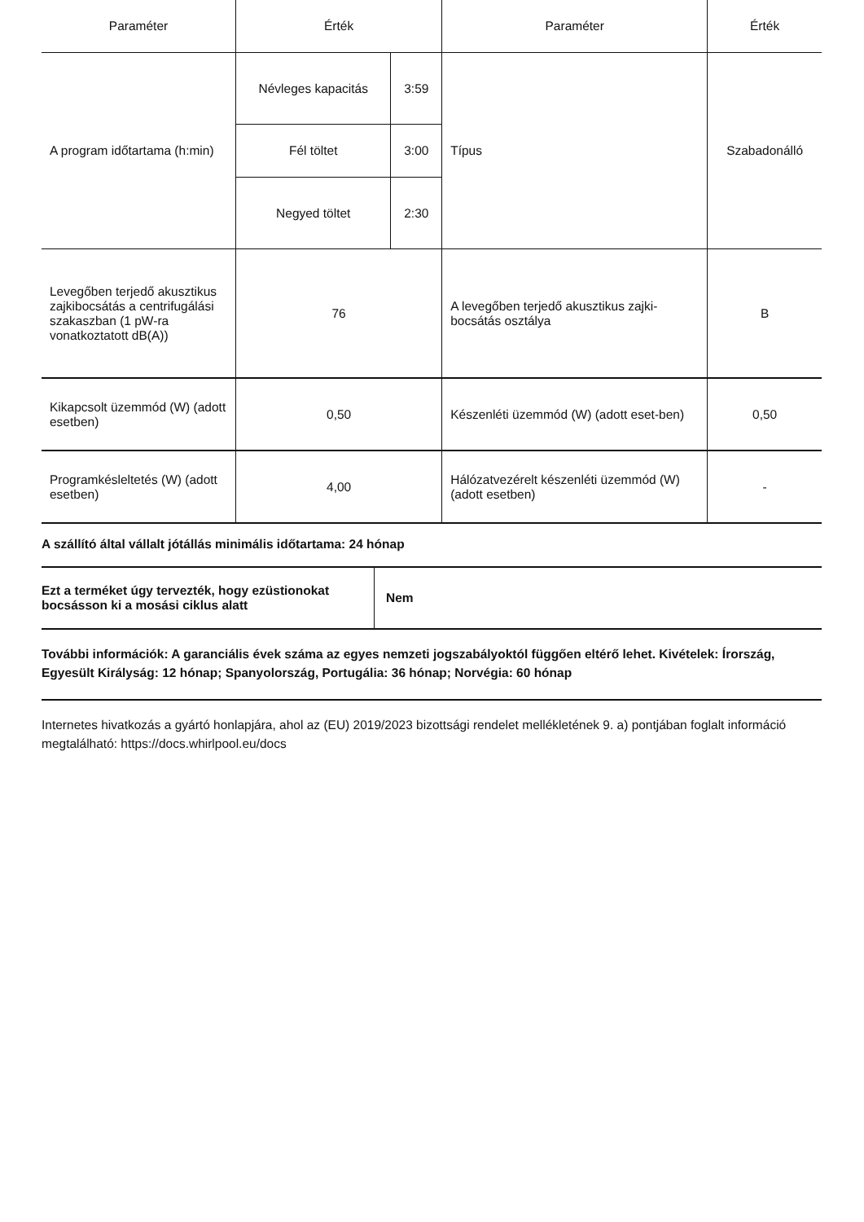| Paraméter | Érték | | Paraméter | Érték |
| --- | --- | --- | --- | --- |
| A program időtartama (h:min) | Névleges kapacitás | 3:59 | Típus | Szabadonálló |
| | Fél töltet | 3:00 | | |
| | Negyed töltet | 2:30 | | |
| Levegőben terjedő akusztikus zajkibocsátás a centrifugálási szakaszban (1 pW-ra vonatkoztatott dB(A)) | 76 | | A levegőben terjedő akusztikus zajki-bocsátás osztálya | B |
| Kikapcsolt üzemmód (W) (adott esetben) | 0,50 | | Készenléti üzemmód (W) (adott eset-ben) | 0,50 |
| Programkésleltetés (W) (adott esetben) | 4,00 | | Hálózatvezérelt készenléti üzemmód (W) (adott esetben) | - |
A szállító által vállalt jótállás minimális időtartama: 24 hónap
| Ezt a terméket úgy tervezték, hogy ezüstionokat bocsásson ki a mosási ciklus alatt | Nem |
További információk: A garanciális évek száma az egyes nemzeti jogszabályoktól függően eltérő lehet. Kivételek: Írország, Egyesült Királyság: 12 hónap; Spanyolország, Portugália: 36 hónap; Norvégia: 60 hónap
Internetes hivatkozás a gyártó honlapjára, ahol az (EU) 2019/2023 bizottsági rendelet mellékletének 9. a) pontjában foglalt információ megtalálható: https://docs.whirlpool.eu/docs